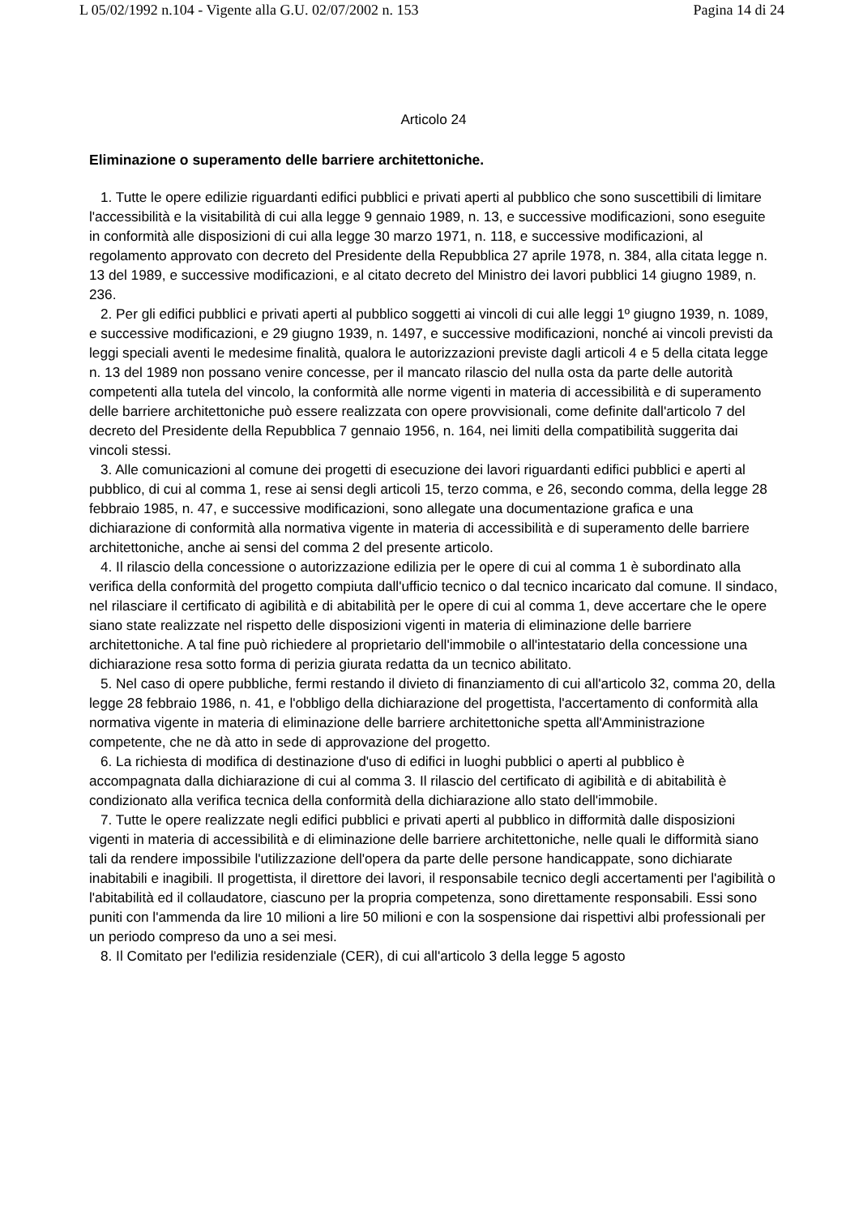L 05/02/1992 n.104 - Vigente alla G.U. 02/07/2002 n. 153 Pagina 14 di 24
Articolo 24
Eliminazione o superamento delle barriere architettoniche.
1. Tutte le opere edilizie riguardanti edifici pubblici e privati aperti al pubblico che sono suscettibili di limitare l'accessibilità e la visitabilità di cui alla legge 9 gennaio 1989, n. 13, e successive modificazioni, sono eseguite in conformità alle disposizioni di cui alla legge 30 marzo 1971, n. 118, e successive modificazioni, al regolamento approvato con decreto del Presidente della Repubblica 27 aprile 1978, n. 384, alla citata legge n. 13 del 1989, e successive modificazioni, e al citato decreto del Ministro dei lavori pubblici 14 giugno 1989, n. 236.
2. Per gli edifici pubblici e privati aperti al pubblico soggetti ai vincoli di cui alle leggi 1º giugno 1939, n. 1089, e successive modificazioni, e 29 giugno 1939, n. 1497, e successive modificazioni, nonché ai vincoli previsti da leggi speciali aventi le medesime finalità, qualora le autorizzazioni previste dagli articoli 4 e 5 della citata legge n. 13 del 1989 non possano venire concesse, per il mancato rilascio del nulla osta da parte delle autorità competenti alla tutela del vincolo, la conformità alle norme vigenti in materia di accessibilità e di superamento delle barriere architettoniche può essere realizzata con opere provvisionali, come definite dall'articolo 7 del decreto del Presidente della Repubblica 7 gennaio 1956, n. 164, nei limiti della compatibilità suggerita dai vincoli stessi.
3. Alle comunicazioni al comune dei progetti di esecuzione dei lavori riguardanti edifici pubblici e aperti al pubblico, di cui al comma 1, rese ai sensi degli articoli 15, terzo comma, e 26, secondo comma, della legge 28 febbraio 1985, n. 47, e successive modificazioni, sono allegate una documentazione grafica e una dichiarazione di conformità alla normativa vigente in materia di accessibilità e di superamento delle barriere architettoniche, anche ai sensi del comma 2 del presente articolo.
4. Il rilascio della concessione o autorizzazione edilizia per le opere di cui al comma 1 è subordinato alla verifica della conformità del progetto compiuta dall'ufficio tecnico o dal tecnico incaricato dal comune. Il sindaco, nel rilasciare il certificato di agibilità e di abitabilità per le opere di cui al comma 1, deve accertare che le opere siano state realizzate nel rispetto delle disposizioni vigenti in materia di eliminazione delle barriere architettoniche. A tal fine può richiedere al proprietario dell'immobile o all'intestatario della concessione una dichiarazione resa sotto forma di perizia giurata redatta da un tecnico abilitato.
5. Nel caso di opere pubbliche, fermi restando il divieto di finanziamento di cui all'articolo 32, comma 20, della legge 28 febbraio 1986, n. 41, e l'obbligo della dichiarazione del progettista, l'accertamento di conformità alla normativa vigente in materia di eliminazione delle barriere architettoniche spetta all'Amministrazione competente, che ne dà atto in sede di approvazione del progetto.
6. La richiesta di modifica di destinazione d'uso di edifici in luoghi pubblici o aperti al pubblico è accompagnata dalla dichiarazione di cui al comma 3. Il rilascio del certificato di agibilità e di abitabilità è condizionato alla verifica tecnica della conformità della dichiarazione allo stato dell'immobile.
7. Tutte le opere realizzate negli edifici pubblici e privati aperti al pubblico in difformità dalle disposizioni vigenti in materia di accessibilità e di eliminazione delle barriere architettoniche, nelle quali le difformità siano tali da rendere impossibile l'utilizzazione dell'opera da parte delle persone handicappate, sono dichiarate inabitabili e inagibili. Il progettista, il direttore dei lavori, il responsabile tecnico degli accertamenti per l'agibilità o l'abitabilità ed il collaudatore, ciascuno per la propria competenza, sono direttamente responsabili. Essi sono puniti con l'ammenda da lire 10 milioni a lire 50 milioni e con la sospensione dai rispettivi albi professionali per un periodo compreso da uno a sei mesi.
8. Il Comitato per l'edilizia residenziale (CER), di cui all'articolo 3 della legge 5 agosto